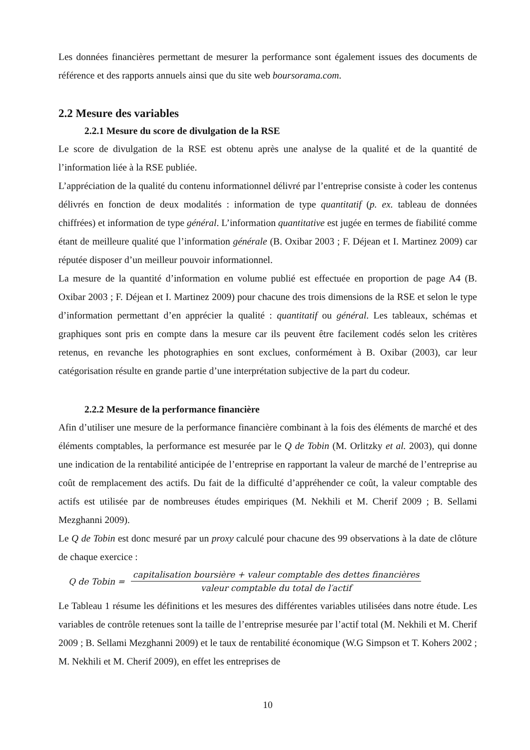Les données financières permettant de mesurer la performance sont également issues des documents de référence et des rapports annuels ainsi que du site web boursorama.com.
2.2 Mesure des variables
2.2.1 Mesure du score de divulgation de la RSE
Le score de divulgation de la RSE est obtenu après une analyse de la qualité et de la quantité de l’information liée à la RSE publiée.
L’appréciation de la qualité du contenu informationnel délivré par l’entreprise consiste à coder les contenus délivrés en fonction de deux modalités : information de type quantitatif (p. ex. tableau de données chiffrées) et information de type général. L’information quantitative est jugée en termes de fiabilité comme étant de meilleure qualité que l’information générale (B. Oxibar 2003 ; F. Déjean et I. Martinez 2009) car réputée disposer d’un meilleur pouvoir informationnel.
La mesure de la quantité d’information en volume publié est effectuée en proportion de page A4 (B. Oxibar 2003 ; F. Déjean et I. Martinez 2009) pour chacune des trois dimensions de la RSE et selon le type d’information permettant d’en apprécier la qualité : quantitatif ou général. Les tableaux, schémas et graphiques sont pris en compte dans la mesure car ils peuvent être facilement codés selon les critères retenus, en revanche les photographies en sont exclues, conformément à B. Oxibar (2003), car leur catégorisation résulte en grande partie d’une interprétation subjective de la part du codeur.
2.2.2 Mesure de la performance financière
Afin d’utiliser une mesure de la performance financière combinant à la fois des éléments de marché et des éléments comptables, la performance est mesurée par le Q de Tobin (M. Orlitzky et al. 2003), qui donne une indication de la rentabilité anticipée de l’entreprise en rapportant la valeur de marché de l’entreprise au coût de remplacement des actifs. Du fait de la difficulté d’appréhender ce coût, la valeur comptable des actifs est utilisée par de nombreuses études empiriques (M. Nekhili et M. Cherif 2009 ; B. Sellami Mezghanni 2009).
Le Q de Tobin est donc mesuré par un proxy calculé pour chacune des 99 observations à la date de clôture de chaque exercice :
Q de Tobin = capitalisation boursière + valeur comptable des dettes financières valeur comptable du total de l′actif
Le Tableau 1 résume les définitions et les mesures des différentes variables utilisées dans notre étude. Les variables de contrôle retenues sont la taille de l’entreprise mesurée par l’actif total (M. Nekhili et M. Cherif 2009 ; B. Sellami Mezghanni 2009) et le taux de rentabilité économique (W.G Simpson et T. Kohers 2002 ; M. Nekhili et M. Cherif 2009), en effet les entreprises de
10